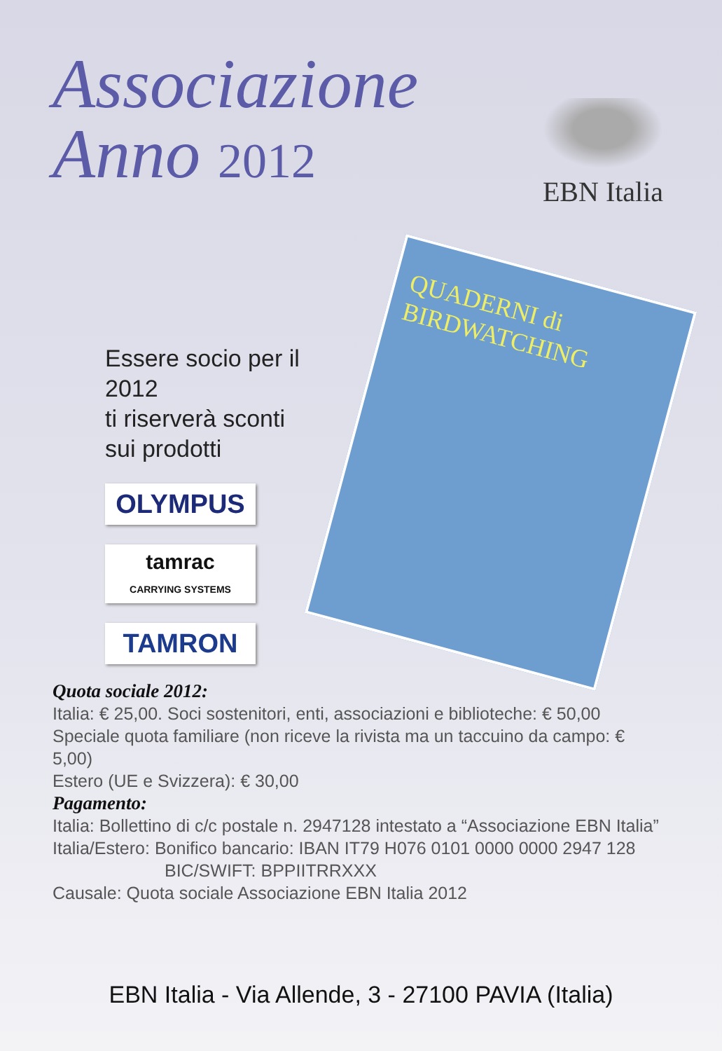Associazione
Anno 2012
EBN Italia
Essere socio per il 2012
ti riserverà sconti
sui prodotti
OLYMPUS
tamrac
CARRYING SYSTEMS
TAMRON
QUADERNI di
BIRDWATCHING
Quota sociale 2012:
Italia: € 25,00. Soci sostenitori, enti, associazioni e biblioteche: € 50,00
Speciale quota familiare (non riceve la rivista ma un taccuino da campo: € 5,00)
Estero (UE e Svizzera): € 30,00
Pagamento:
Italia: Bollettino di c/c postale n. 2947128 intestato a “Associazione EBN Italia”
Italia/Estero: Bonifico bancario: IBAN IT79 H076 0101 0000 0000 2947 128
BIC/SWIFT: BPPIITRRXXX
Causale: Quota sociale Associazione EBN Italia 2012
EBN Italia - Via Allende, 3 - 27100 PAVIA (Italia)